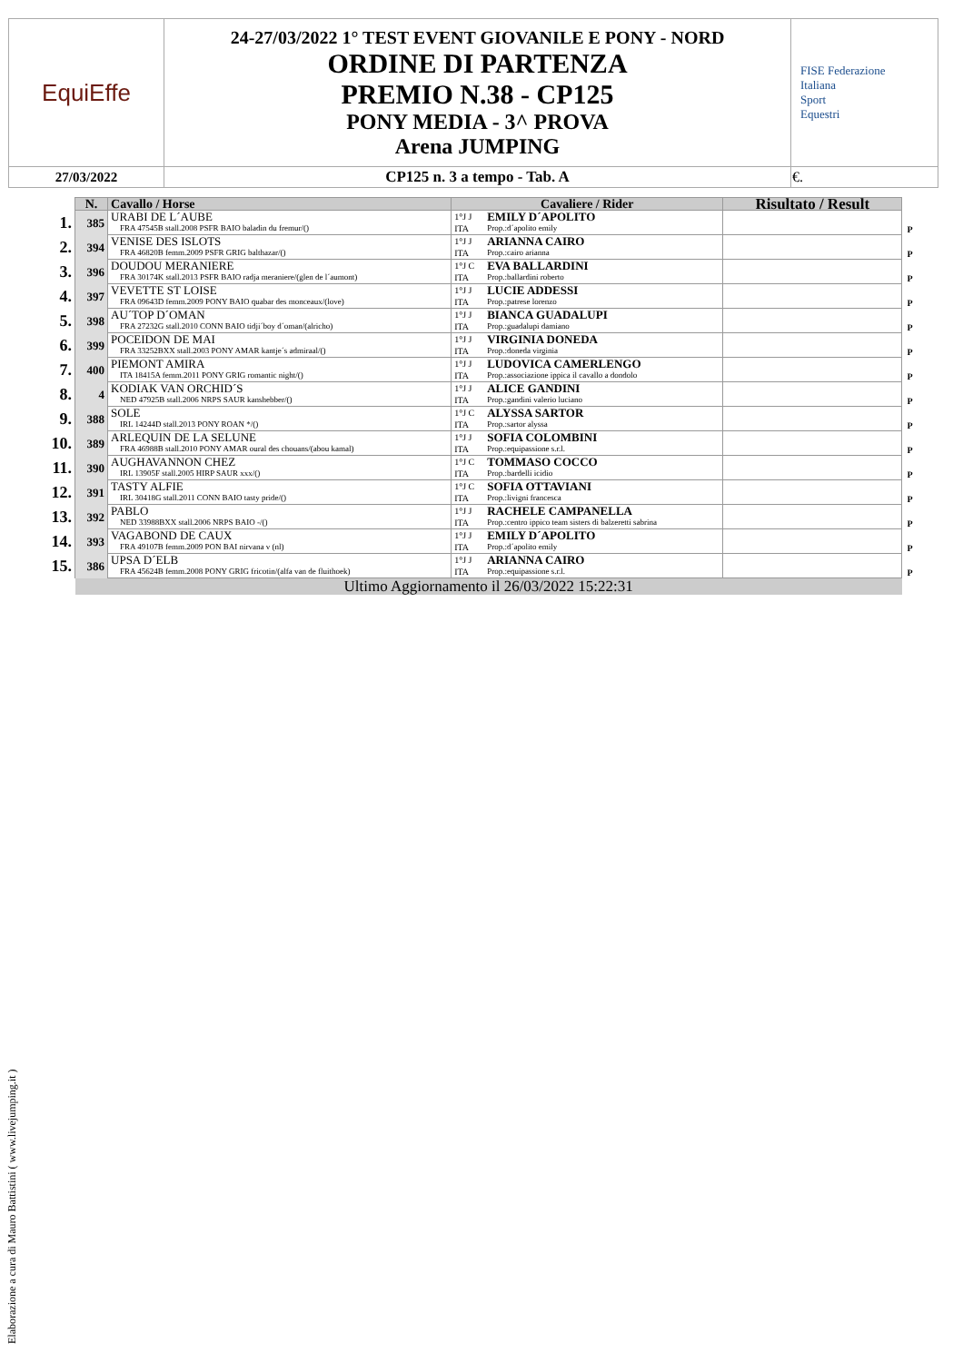| EquiEffe | 24-27/03/2022 1° TEST EVENT GIOVANILE E PONY - NORD ORDINE DI PARTENZA PREMIO N.38 - CP125 PONY MEDIA - 3^ PROVA Arena JUMPING | FISE Federazione Italiana Sport Equestri |
| 27/03/2022 | CP125 n. 3 a tempo - Tab. A | €. |
| | N. | Cavallo / Horse | Cavaliere / Rider | | Risultato / Result | |
| 1. | 385 | URABI DE L´AUBE FRA 47545B stall.2008 PSFR BAIO baladin du fremur/() | 1°J J ITA | EMILY D´APOLITO Prop.:d´apolito emily | | P |
| 2. | 394 | VENISE DES ISLOTS FRA 46820B femm.2009 PSFR GRIG balthazar/() | 1°J J ITA | ARIANNA CAIRO Prop.:cairo arianna | | P |
| 3. | 396 | DOUDOU MERANIERE FRA 30174K stall.2013 PSFR BAIO radja meraniere/(glen de l´aumont) | 1°J C ITA | EVA BALLARDINI Prop.:ballardini roberto | | P |
| 4. | 397 | VEVETTE ST LOISE FRA 09643D femm.2009 PONY BAIO quabar des monceaux/(love) | 1°J J ITA | LUCIE ADDESSI Prop.:patrese lorenzo | | P |
| 5. | 398 | AU´TOP D´OMAN FRA 27232G stall.2010 CONN BAIO tidji´boy d´oman/(alricho) | 1°J J ITA | BIANCA GUADALUPI Prop.:guadalupi damiano | | P |
| 6. | 399 | POCEIDON DE MAI FRA 33252BXX stall.2003 PONY AMAR kantje´s admiraal/() | 1°J J ITA | VIRGINIA DONEDA Prop.:doneda virginia | | P |
| 7. | 400 | PIEMONT AMIRA ITA 18415A femm.2011 PONY GRIG romantic night/() | 1°J J ITA | LUDOVICA CAMERLENGO Prop.:associazione ippica il cavallo a dondolo | | P |
| 8. | 4 | KODIAK VAN ORCHID´S NED 47925B stall.2006 NRPS SAUR kanshebber/() | 1°J J ITA | ALICE GANDINI Prop.:gandini valerio luciano | | P |
| 9. | 388 | SOLE IRL 14244D stall.2013 PONY ROAN */() | 1°J C ITA | ALYSSA SARTOR Prop.:sartor alyssa | | P |
| 10. | 389 | ARLEQUIN DE LA SELUNE FRA 46988B stall.2010 PONY AMAR oural des chouans/(abou kamal) | 1°J J ITA | SOFIA COLOMBINI Prop.:equipassione s.r.l. | | P |
| 11. | 390 | AUGHAVANNON CHEZ IRL 13905F stall.2005 HIRP SAUR xxx/() | 1°J C ITA | TOMMASO COCCO Prop.:bardelli icidio | | P |
| 12. | 391 | TASTY ALFIE IRL 30418G stall.2011 CONN BAIO tasty pride/() | 1°J C ITA | SOFIA OTTAVIANI Prop.:livigni francesca | | P |
| 13. | 392 | PABLO NED 33988BXX stall.2006 NRPS BAIO -/() | 1°J J ITA | RACHELE CAMPANELLA Prop.:centro ippico team sisters di balzeretti sabrina | | P |
| 14. | 393 | VAGABOND DE CAUX FRA 49107B femm.2009 PON BAI nirvana v (nl) | 1°J J ITA | EMILY D´APOLITO Prop.:d´apolito emily | | P |
| 15. | 386 | UPSA D´ELB FRA 45624B femm.2008 PONY GRIG fricotin/(alfa van de fluithoek) | 1°J J ITA | ARIANNA CAIRO Prop.:equipassione s.r.l. | | P |
| | Ultimo Aggiornamento il 26/03/2022 15:22:31 | | | | | |
Elaborazione a cura di Mauro Battistini ( www.livejumping.it )